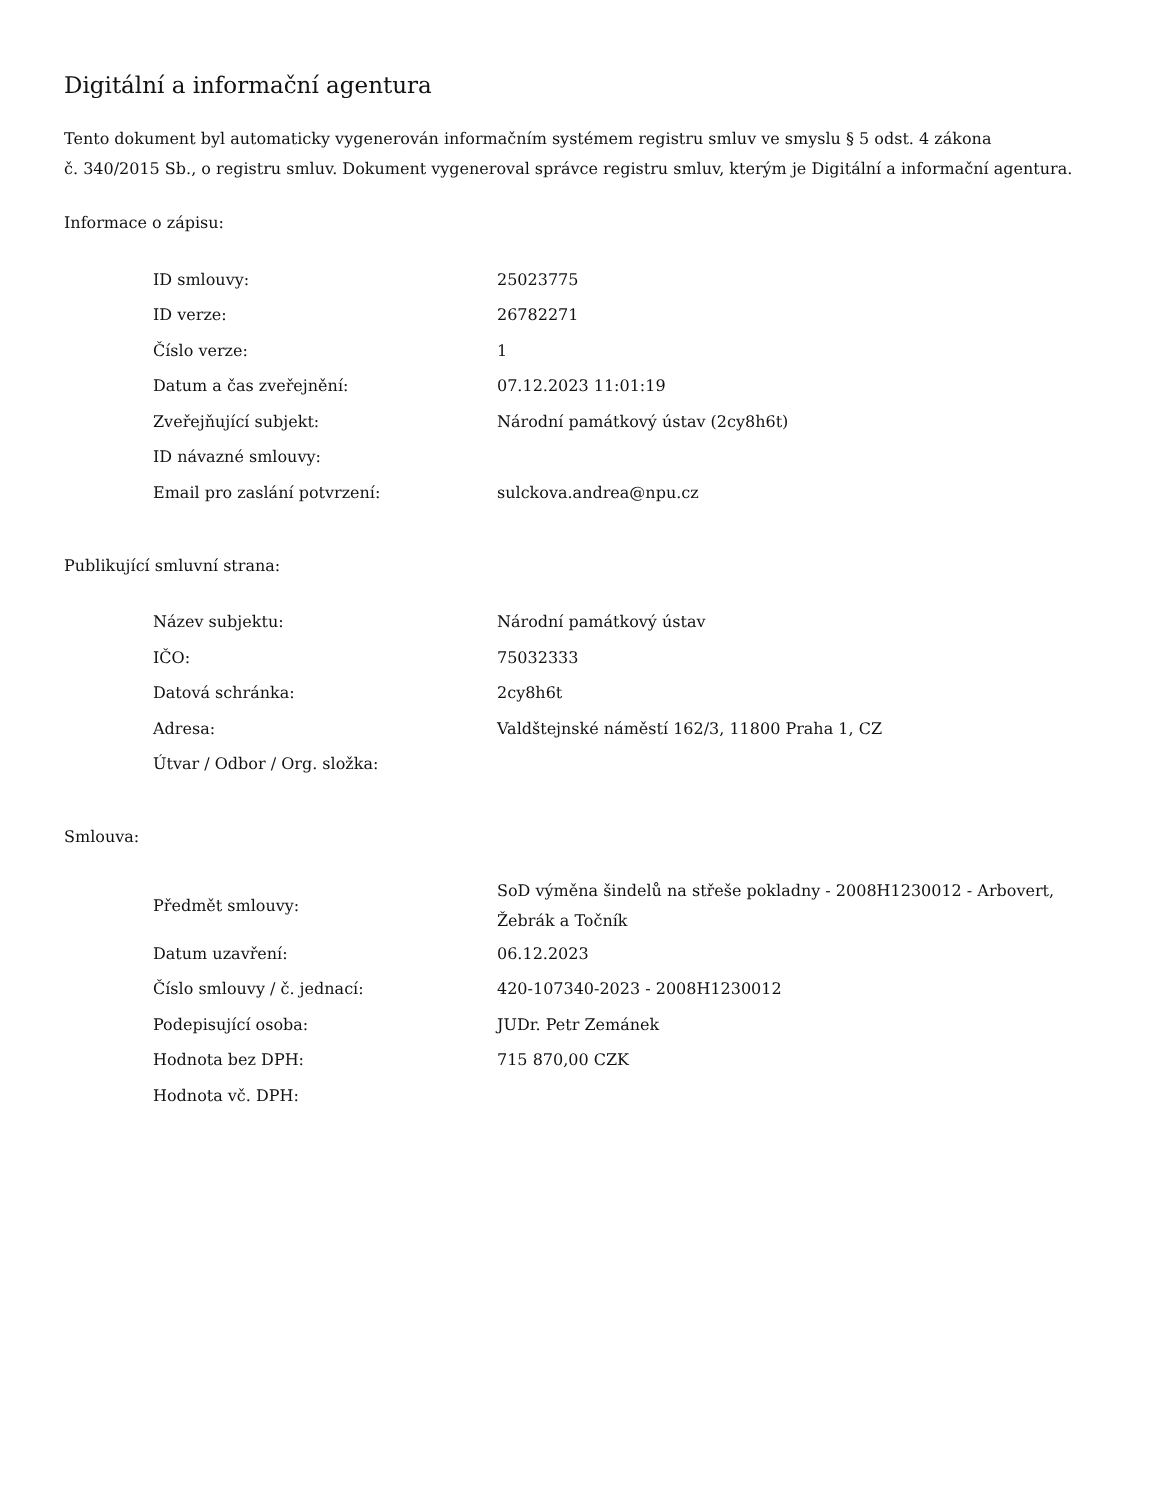Digitální a informační agentura
Tento dokument byl automaticky vygenerován informačním systémem registru smluv ve smyslu § 5 odst. 4 zákona
č. 340/2015 Sb., o registru smluv. Dokument vygeneroval správce registru smluv, kterým je Digitální a informační agentura.
Informace o zápisu:
| ID smlouvy: | 25023775 |
| ID verze: | 26782271 |
| Číslo verze: | 1 |
| Datum a čas zveřejnění: | 07.12.2023 11:01:19 |
| Zveřejňující subjekt: | Národní památkový ústav (2cy8h6t) |
| ID návazné smlouvy: | |
| Email pro zaslání potvrzení: | sulckova.andrea@npu.cz |
Publikující smluvní strana:
| Název subjektu: | Národní památkový ústav |
| IČO: | 75032333 |
| Datová schránka: | 2cy8h6t |
| Adresa: | Valdštejnské náměstí 162/3, 11800 Praha 1, CZ |
| Útvar / Odbor / Org. složka: | |
Smlouva:
| Předmět smlouvy: | SoD výměna šindelů na střeše pokladny - 2008H1230012 - Arbovert, Žebrák a Točník |
| Datum uzavření: | 06.12.2023 |
| Číslo smlouvy / č. jednací: | 420-107340-2023 - 2008H1230012 |
| Podepisující osoba: | JUDr. Petr Zemánek |
| Hodnota bez DPH: | 715 870,00 CZK |
| Hodnota vč. DPH: | |